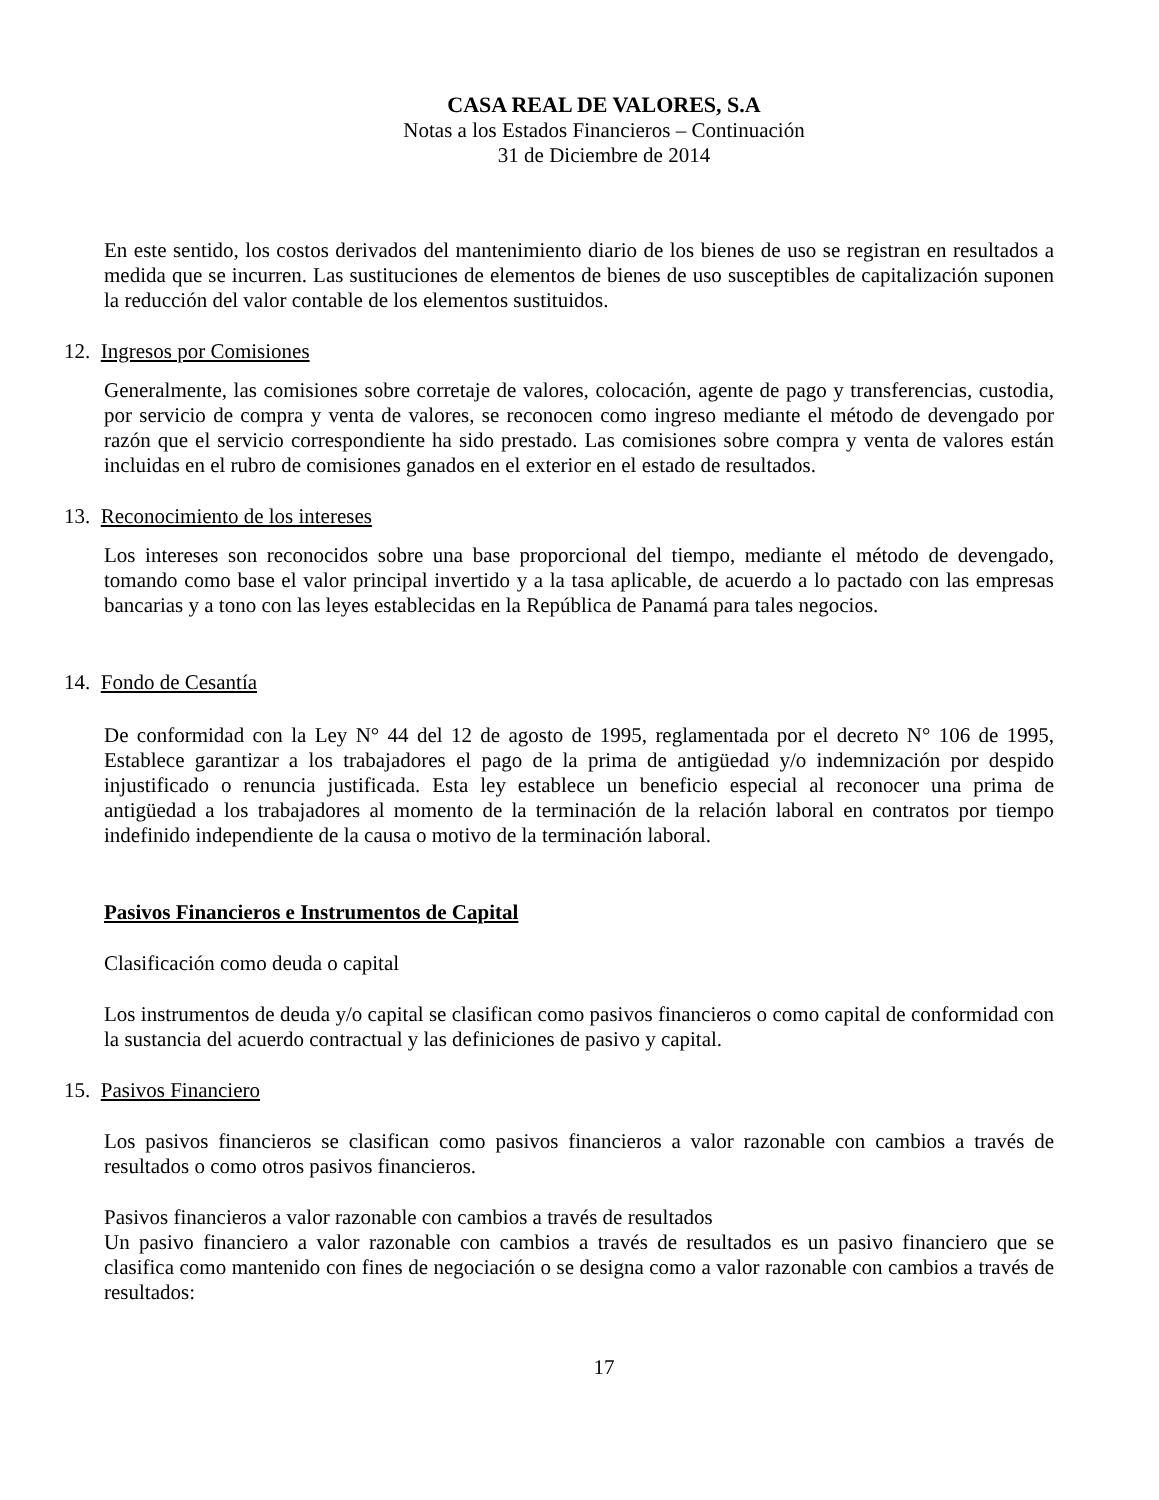CASA REAL DE VALORES, S.A
Notas a los Estados Financieros – Continuación
31 de Diciembre de 2014
En este sentido, los costos derivados del mantenimiento diario de los bienes de uso se registran en resultados a medida que se incurren. Las sustituciones de elementos de bienes de uso susceptibles de capitalización suponen la reducción del valor contable de los elementos sustituidos.
12. Ingresos por Comisiones
Generalmente, las comisiones sobre corretaje de valores, colocación, agente de pago y transferencias, custodia, por servicio de compra y venta de valores, se reconocen como ingreso mediante el método de devengado por razón que el servicio correspondiente ha sido prestado. Las comisiones sobre compra y venta de valores están incluidas en el rubro de comisiones ganados en el exterior en el estado de resultados.
13. Reconocimiento de los intereses
Los intereses son reconocidos sobre una base proporcional del tiempo, mediante el método de devengado, tomando como base el valor principal invertido y a la tasa aplicable, de acuerdo a lo pactado con las empresas bancarias y a tono con las leyes establecidas en la República de Panamá para tales negocios.
14. Fondo de Cesantía
De conformidad con la Ley N° 44 del 12 de agosto de 1995, reglamentada por el decreto N° 106 de 1995, Establece garantizar a los trabajadores el pago de la prima de antigüedad y/o indemnización por despido injustificado o renuncia justificada. Esta ley establece un beneficio especial al reconocer una prima de antigüedad a los trabajadores al momento de la terminación de la relación laboral en contratos por tiempo indefinido independiente de la causa o motivo de la terminación laboral.
Pasivos Financieros e Instrumentos de Capital
Clasificación como deuda o capital
Los instrumentos de deuda y/o capital se clasifican como pasivos financieros o como capital de conformidad con la sustancia del acuerdo contractual y las definiciones de pasivo y capital.
15. Pasivos Financiero
Los pasivos financieros se clasifican como pasivos financieros a valor razonable con cambios a través de resultados o como otros pasivos financieros.
Pasivos financieros a valor razonable con cambios a través de resultados
Un pasivo financiero a valor razonable con cambios a través de resultados es un pasivo financiero que se clasifica como mantenido con fines de negociación o se designa como a valor razonable con cambios a través de resultados:
17